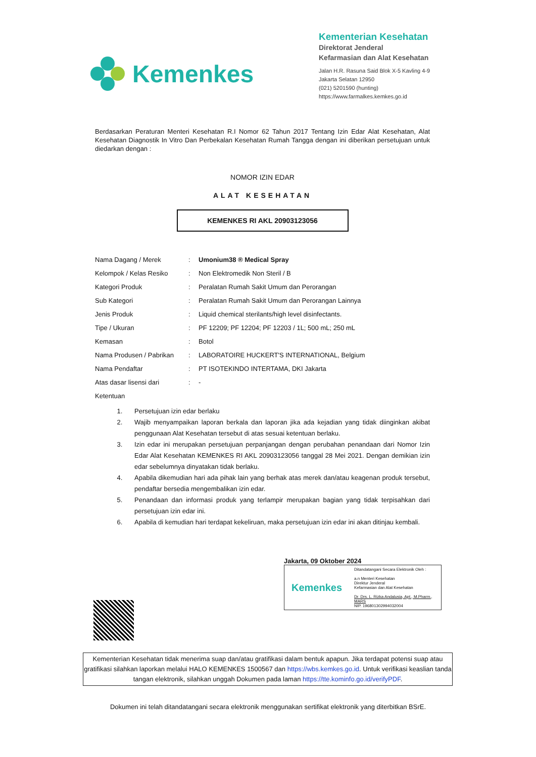Kemenkes
Kementerian Kesehatan
Direktorat Jenderal
Kefarmasian dan Alat Kesehatan
Jalan H.R. Rasuna Said Blok X-5 Kavling 4-9
Jakarta Selatan 12950
(021) 5201590 (hunting)
https://www.farmalkes.kemkes.go.id
Berdasarkan Peraturan Menteri Kesehatan R.I Nomor 62 Tahun 2017 Tentang Izin Edar Alat Kesehatan, Alat Kesehatan Diagnostik In Vitro Dan Perbekalan Kesehatan Rumah Tangga dengan ini diberikan persetujuan untuk diedarkan dengan :
NOMOR IZIN EDAR
ALAT KESEHATAN
KEMENKES RI AKL 20903123056
| Nama Dagang / Merek | : | Umonium38 ® Medical Spray |
| Kelompok / Kelas Resiko | : | Non Elektromedik Non Steril / B |
| Kategori Produk | : | Peralatan Rumah Sakit Umum dan Perorangan |
| Sub Kategori | : | Peralatan Rumah Sakit Umum dan Perorangan Lainnya |
| Jenis Produk | : | Liquid chemical sterilants/high level disinfectants. |
| Tipe / Ukuran | : | PF 12209; PF 12204; PF 12203 / 1L; 500 mL; 250 mL |
| Kemasan | : | Botol |
| Nama Produsen / Pabrikan | : | LABORATOIRE HUCKERT'S INTERNATIONAL, Belgium |
| Nama Pendaftar | : | PT ISOTEKINDO INTERTAMA, DKI Jakarta |
| Atas dasar lisensi dari | : | - |
| Ketentuan | | |
1. Persetujuan izin edar berlaku
2. Wajib menyampaikan laporan berkala dan laporan jika ada kejadian yang tidak diinginkan akibat penggunaan Alat Kesehatan tersebut di atas sesuai ketentuan berlaku.
3. Izin edar ini merupakan persetujuan perpanjangan dengan perubahan penandaan dari Nomor Izin Edar Alat Kesehatan KEMENKES RI AKL 20903123056 tanggal 28 Mei 2021. Dengan demikian izin edar sebelumnya dinyatakan tidak berlaku.
4. Apabila dikemudian hari ada pihak lain yang berhak atas merek dan/atau keagenan produk tersebut, pendaftar bersedia mengembalikan izin edar.
5. Penandaan dan informasi produk yang terlampir merupakan bagian yang tidak terpisahkan dari persetujuan izin edar ini.
6. Apabila di kemudian hari terdapat kekeliruan, maka persetujuan izin edar ini akan ditinjau kembali.
Jakarta, 09 Oktober 2024
Kemenkes
Ditandatangani Secara Elektronik Oleh :
a.n Menteri Kesehatan
Direktur Jenderal
Kefarmasian dan Alat Kesehatan
Dr. Drs. L. Rizka Andalusia, Apt., M.Pharm., MARS
NIP. 196801302994032004
Kementerian Kesehatan tidak menerima suap dan/atau gratifikasi dalam bentuk apapun. Jika terdapat potensi suap atau gratifikasi silahkan laporkan melalui HALO KEMENKES 1500567 dan https://wbs.kemkes.go.id. Untuk verifikasi keaslian tanda tangan elektronik, silahkan unggah Dokumen pada laman https://tte.kominfo.go.id/verifyPDF.
Dokumen ini telah ditandatangani secara elektronik menggunakan sertifikat elektronik yang diterbitkan BSrE.